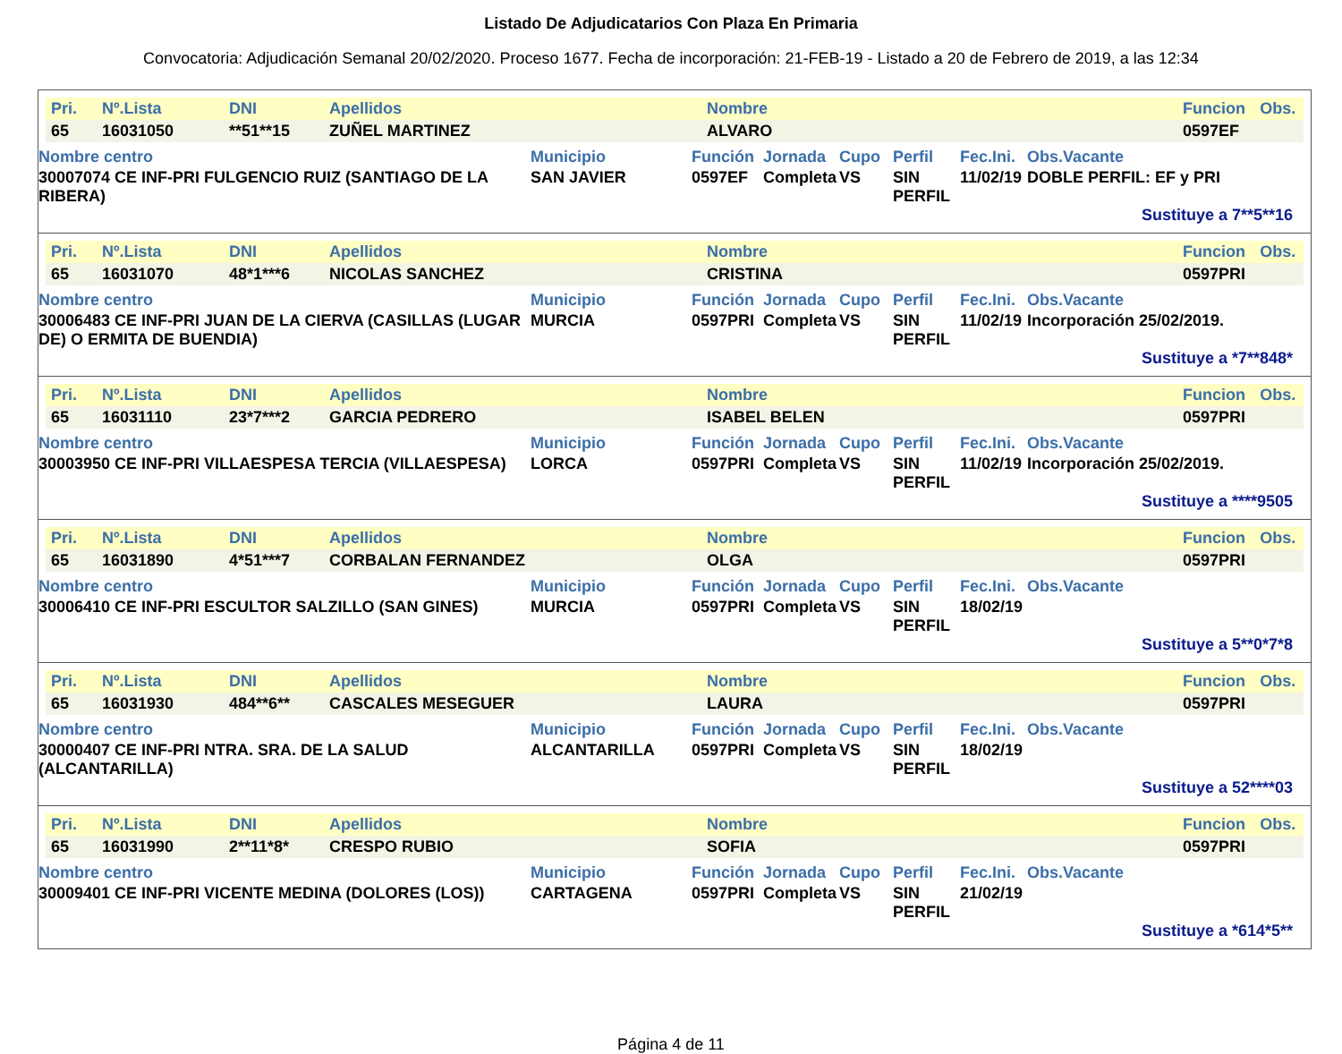Listado De Adjudicatarios Con Plaza En Primaria
Convocatoria: Adjudicación Semanal 20/02/2020. Proceso 1677. Fecha de incorporación: 21-FEB-19 - Listado a 20 de Febrero de 2019, a las 12:34
| Pri. | Nº.Lista | DNI | Apellidos | Nombre | Funcion | Obs. |
| --- | --- | --- | --- | --- | --- | --- |
| 65 | 16031050 | **51**15 | ZUÑEL MARTINEZ | ALVARO | 0597EF | |
| Nombre centro | Municipio | Función | Jornada | Cupo | Perfil | Fec.Ini. | Obs.Vacante |
| --- | --- | --- | --- | --- | --- | --- | --- |
| 30007074 CE INF-PRI FULGENCIO RUIZ (SANTIAGO DE LA RIBERA) | SAN JAVIER | 0597EF | Completa | VS | SIN PERFIL | 11/02/19 | DOBLE PERFIL: EF y PRI |
Sustituye a 7**5**16
| Pri. | Nº.Lista | DNI | Apellidos | Nombre | Funcion | Obs. |
| --- | --- | --- | --- | --- | --- | --- |
| 65 | 16031070 | 48*1***6 | NICOLAS SANCHEZ | CRISTINA | 0597PRI | |
| Nombre centro | Municipio | Función | Jornada | Cupo | Perfil | Fec.Ini. | Obs.Vacante |
| --- | --- | --- | --- | --- | --- | --- | --- |
| 30006483 CE INF-PRI JUAN DE LA CIERVA (CASILLAS (LUGAR DE) O ERMITA DE BUENDIA) | MURCIA | 0597PRI | Completa | VS | SIN PERFIL | 11/02/19 | Incorporación 25/02/2019. |
Sustituye a *7**848*
| Pri. | Nº.Lista | DNI | Apellidos | Nombre | Funcion | Obs. |
| --- | --- | --- | --- | --- | --- | --- |
| 65 | 16031110 | 23*7***2 | GARCIA PEDRERO | ISABEL BELEN | 0597PRI | |
| Nombre centro | Municipio | Función | Jornada | Cupo | Perfil | Fec.Ini. | Obs.Vacante |
| --- | --- | --- | --- | --- | --- | --- | --- |
| 30003950 CE INF-PRI VILLAESPESA TERCIA (VILLAESPESA) | LORCA | 0597PRI | Completa | VS | SIN PERFIL | 11/02/19 | Incorporación 25/02/2019. |
Sustituye a ****9505
| Pri. | Nº.Lista | DNI | Apellidos | Nombre | Funcion | Obs. |
| --- | --- | --- | --- | --- | --- | --- |
| 65 | 16031890 | 4*51***7 | CORBALAN FERNANDEZ | OLGA | 0597PRI | |
| Nombre centro | Municipio | Función | Jornada | Cupo | Perfil | Fec.Ini. | Obs.Vacante |
| --- | --- | --- | --- | --- | --- | --- | --- |
| 30006410 CE INF-PRI ESCULTOR SALZILLO (SAN GINES) | MURCIA | 0597PRI | Completa | VS | SIN PERFIL | 18/02/19 | |
Sustituye a 5**0*7*8
| Pri. | Nº.Lista | DNI | Apellidos | Nombre | Funcion | Obs. |
| --- | --- | --- | --- | --- | --- | --- |
| 65 | 16031930 | 484**6** | CASCALES MESEGUER | LAURA | 0597PRI | |
| Nombre centro | Municipio | Función | Jornada | Cupo | Perfil | Fec.Ini. | Obs.Vacante |
| --- | --- | --- | --- | --- | --- | --- | --- |
| 30000407 CE INF-PRI NTRA. SRA. DE LA SALUD (ALCANTARILLA) | ALCANTARILLA | 0597PRI | Completa | VS | SIN PERFIL | 18/02/19 | |
Sustituye a 52****03
| Pri. | Nº.Lista | DNI | Apellidos | Nombre | Funcion | Obs. |
| --- | --- | --- | --- | --- | --- | --- |
| 65 | 16031990 | 2**11*8* | CRESPO RUBIO | SOFIA | 0597PRI | |
| Nombre centro | Municipio | Función | Jornada | Cupo | Perfil | Fec.Ini. | Obs.Vacante |
| --- | --- | --- | --- | --- | --- | --- | --- |
| 30009401 CE INF-PRI VICENTE MEDINA (DOLORES (LOS)) | CARTAGENA | 0597PRI | Completa | VS | SIN PERFIL | 21/02/19 | |
Sustituye a *614*5**
Página 4 de 11